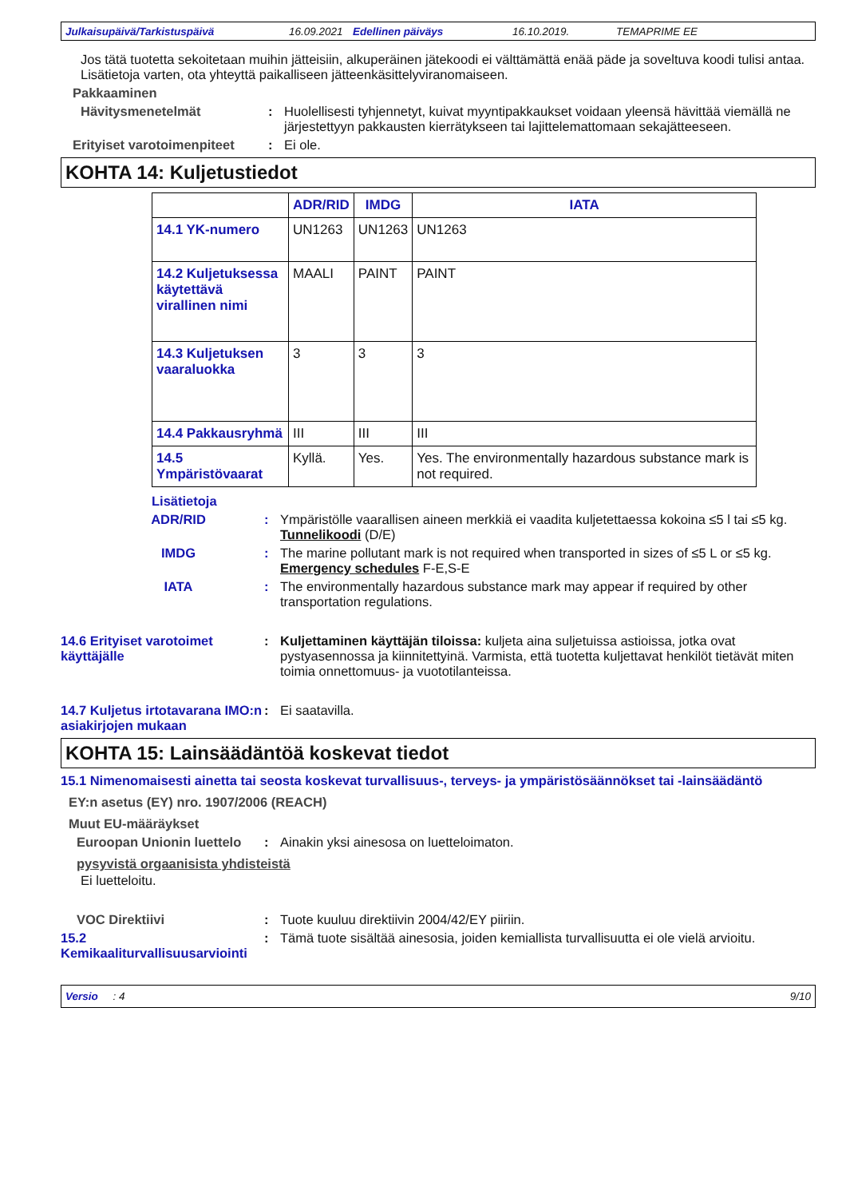Julkaisupäivä/Tarkistuspäivä 16.09.2021 Edellinen päiväys 16.10.2019. TEMAPRIME EE
Jos tätä tuotetta sekoitetaan muihin jätteisiin, alkuperäinen jätekoodi ei välttämättä enää päde ja soveltuva koodi tulisi antaa. Lisätietoja varten, ota yhteyttä paikalliseen jätteenkäsittelyviranomaiseen.
Pakkaaminen
Hävitysmenetelmät : Huolellisesti tyhjennetyt, kuivat myyntipakkaukset voidaan yleensä hävittää viemällä ne järjestettyyn pakkausten kierrätykseen tai lajittelemattomaan sekajätteeseen.
Erityiset varotoimenpiteet
: Ei ole.
KOHTA 14: Kuljetustiedot
| | ADR/RID | IMDG | IATA |
| --- | --- | --- | --- |
| 14.1 YK-numero | UN1263 | UN1263 | UN1263 |
| 14.2 Kuljetuksessa käytettävä virallinen nimi | MAALI | PAINT | PAINT |
| 14.3 Kuljetuksen vaaraluokka | 3 | 3 | 3 |
| 14.4 Pakkausryhmä | III | III | III |
| 14.5 Ympäristövaarat | Kyllä. | Yes. | Yes. The environmentally hazardous substance mark is not required. |
Lisätietoja
ADR/RID : Ympäristölle vaarallisen aineen merkkiä ei vaadita kuljetettaessa kokoina ≤5 l tai ≤5 kg.
Tunnelikoodi (D/E)
IMDG : The marine pollutant mark is not required when transported in sizes of ≤5 L or ≤5 kg.
Emergency schedules F-E,S-E
IATA : The environmentally hazardous substance mark may appear if required by other transportation regulations.
14.6 Erityiset varotoimet käyttäjälle
: Kuljettaminen käyttäjän tiloissa: kuljeta aina suljetuissa astioissa, jotka ovat pystyasennossa ja kiinnitettyinä. Varmista, että tuotetta kuljettavat henkilöt tietävät miten toimia onnettomuus- ja vuototilanteissa.
14.7 Kuljetus irtotavarana IMO:n asiakirjojen mukaan
: Ei saatavilla.
KOHTA 15: Lainsäädäntöä koskevat tiedot
15.1 Nimenomaisesti ainetta tai seosta koskevat turvallisuus-, terveys- ja ympäristösäännökset tai -lainsäädäntö
EY:n asetus (EY) nro. 1907/2006 (REACH)
Muut EU-määräykset
Euroopan Unionin luettelo
: Ainakin yksi ainesosa on luetteloimaton.
pysyvistä orgaanisista yhdisteistä
Ei luetteloitu.
VOC Direktiivi : Tuote kuuluu direktiivin 2004/42/EY piiriin.
15.2 Kemikaaliturvallisuusarviointi
: Tämä tuote sisältää ainesosia, joiden kemiallista turvallisuutta ei ole vielä arvioitu.
Versio : 4 9/10